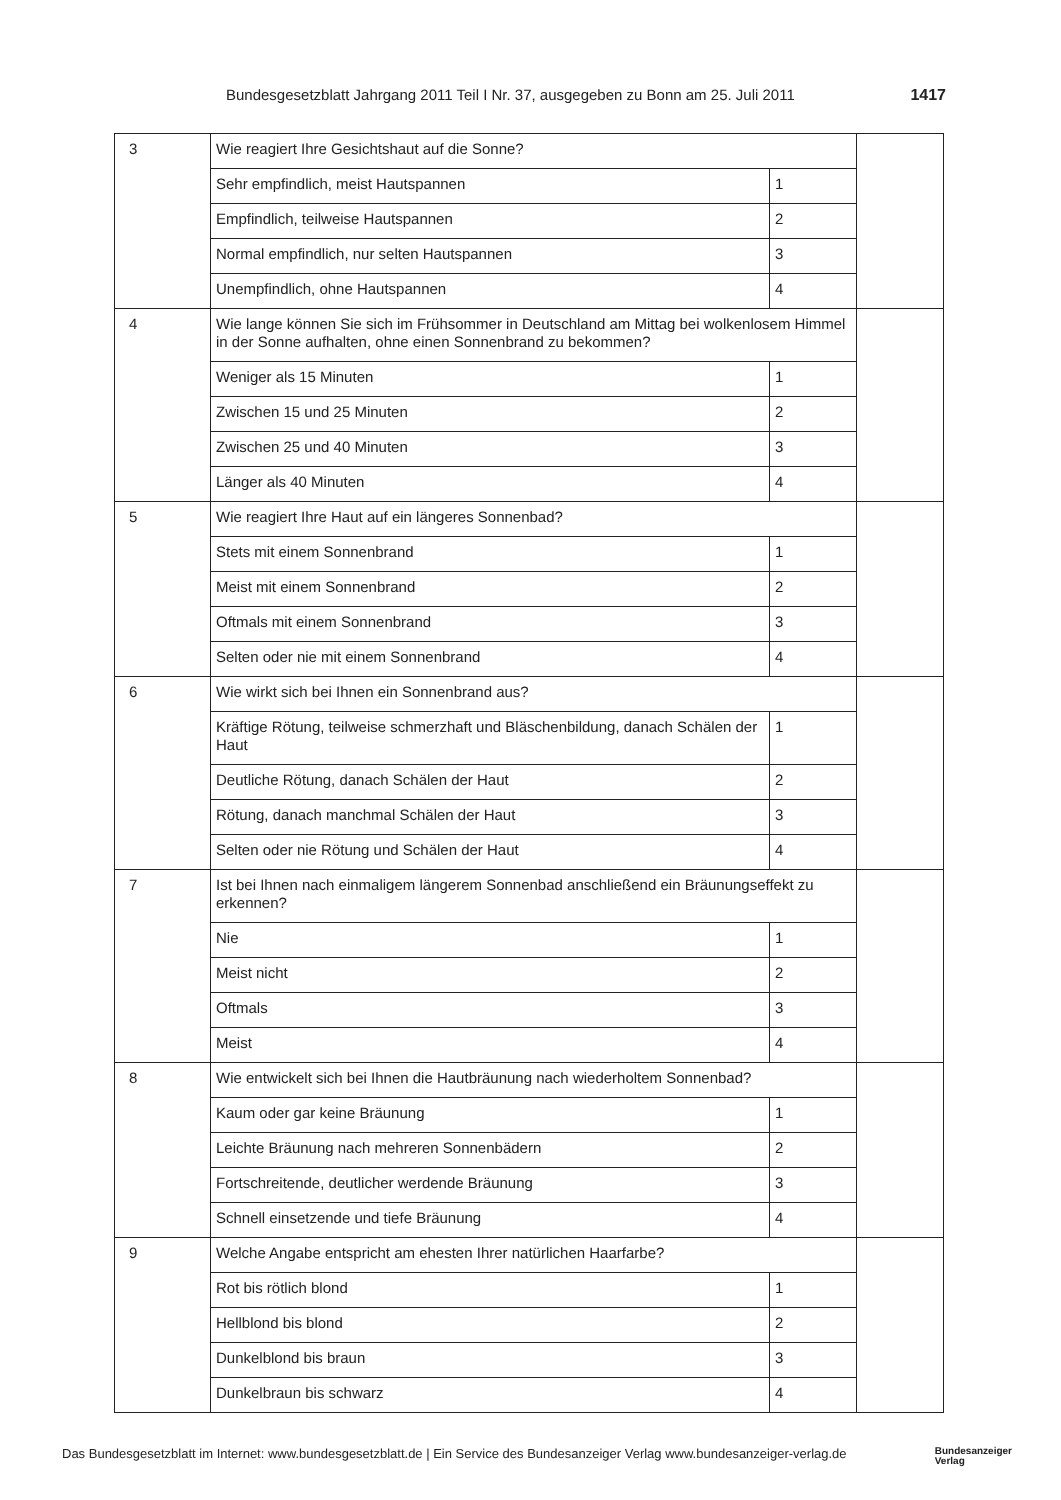Bundesgesetzblatt Jahrgang 2011 Teil I Nr. 37, ausgegeben zu Bonn am 25. Juli 2011 1417
| 3 | Wie reagiert Ihre Gesichtshaut auf die Sonne? | | |
| | Sehr empfindlich, meist Hautspannen | 1 | |
| | Empfindlich, teilweise Hautspannen | 2 | |
| | Normal empfindlich, nur selten Hautspannen | 3 | |
| | Unempfindlich, ohne Hautspannen | 4 | |
| 4 | Wie lange können Sie sich im Frühsommer in Deutschland am Mittag bei wolkenlosem Himmel in der Sonne aufhalten, ohne einen Sonnenbrand zu bekommen? | | |
| | Weniger als 15 Minuten | 1 | |
| | Zwischen 15 und 25 Minuten | 2 | |
| | Zwischen 25 und 40 Minuten | 3 | |
| | Länger als 40 Minuten | 4 | |
| 5 | Wie reagiert Ihre Haut auf ein längeres Sonnenbad? | | |
| | Stets mit einem Sonnenbrand | 1 | |
| | Meist mit einem Sonnenbrand | 2 | |
| | Oftmals mit einem Sonnenbrand | 3 | |
| | Selten oder nie mit einem Sonnenbrand | 4 | |
| 6 | Wie wirkt sich bei Ihnen ein Sonnenbrand aus? | | |
| | Kräftige Rötung, teilweise schmerzhaft und Bläschenbildung, danach Schälen der Haut | 1 | |
| | Deutliche Rötung, danach Schälen der Haut | 2 | |
| | Rötung, danach manchmal Schälen der Haut | 3 | |
| | Selten oder nie Rötung und Schälen der Haut | 4 | |
| 7 | Ist bei Ihnen nach einmaligem längerem Sonnenbad anschließend ein Bräunungseffekt zu erkennen? | | |
| | Nie | 1 | |
| | Meist nicht | 2 | |
| | Oftmals | 3 | |
| | Meist | 4 | |
| 8 | Wie entwickelt sich bei Ihnen die Hautbräunung nach wiederholtem Sonnenbad? | | |
| | Kaum oder gar keine Bräunung | 1 | |
| | Leichte Bräunung nach mehreren Sonnenbädern | 2 | |
| | Fortschreitende, deutlicher werdende Bräunung | 3 | |
| | Schnell einsetzende und tiefe Bräunung | 4 | |
| 9 | Welche Angabe entspricht am ehesten Ihrer natürlichen Haarfarbe? | | |
| | Rot bis rötlich blond | 1 | |
| | Hellblond bis blond | 2 | |
| | Dunkelblond bis braun | 3 | |
| | Dunkelbraun bis schwarz | 4 | |
Das Bundesgesetzblatt im Internet: www.bundesgesetzblatt.de | Ein Service des Bundesanzeiger Verlag www.bundesanzeiger-verlag.de Bundesanzeiger
Verlag